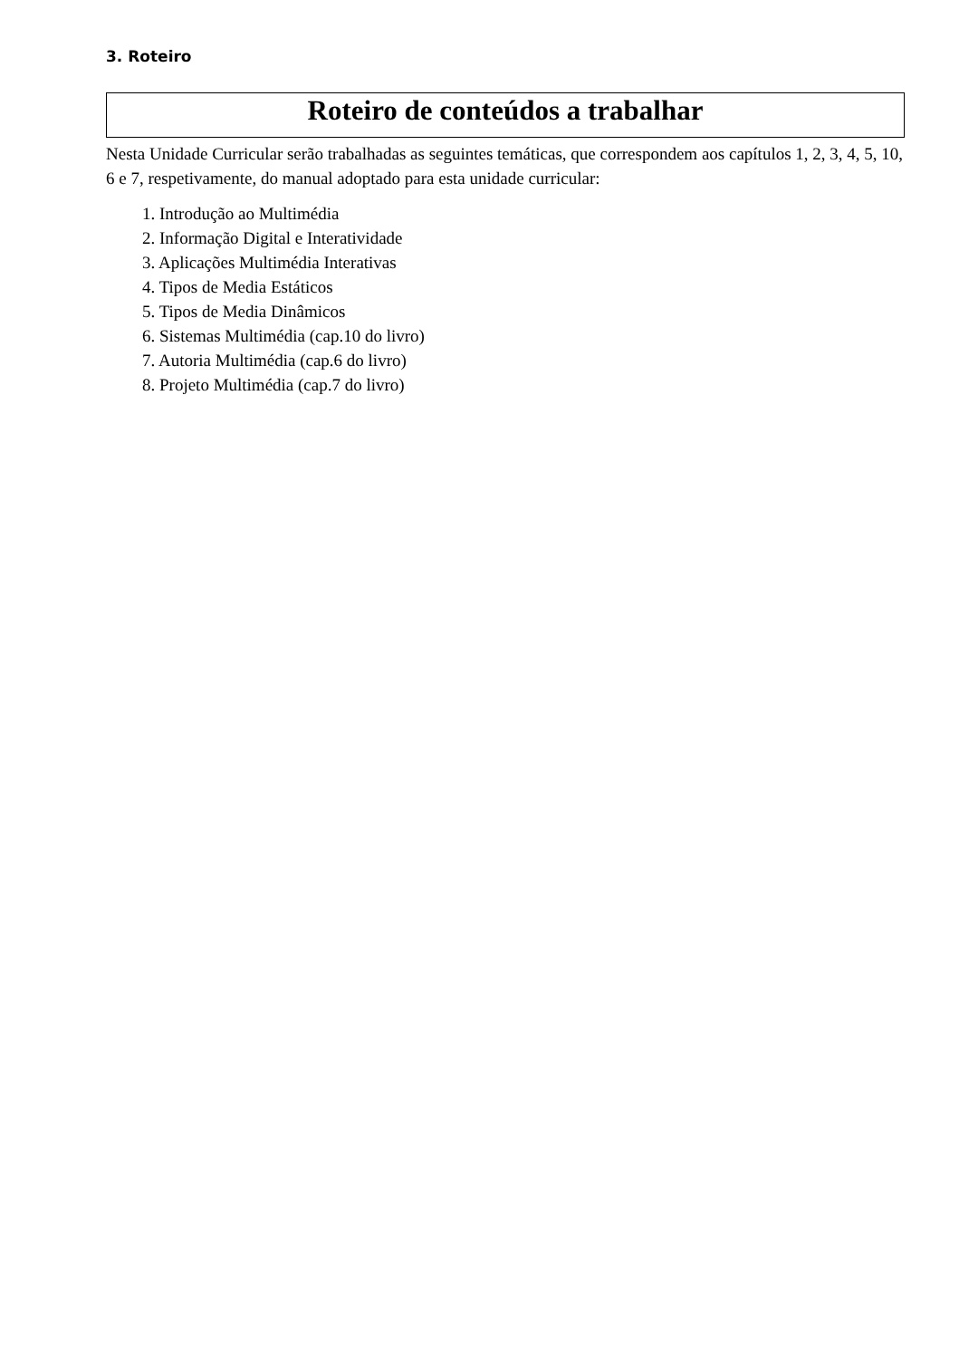3. Roteiro
Roteiro de conteúdos a trabalhar
Nesta Unidade Curricular serão trabalhadas as seguintes temáticas, que correspondem aos capítulos 1, 2, 3, 4, 5, 10, 6 e 7, respetivamente, do manual adoptado para esta unidade curricular:
1. Introdução ao Multimédia
2. Informação Digital e Interatividade
3. Aplicações Multimédia Interativas
4. Tipos de Media Estáticos
5. Tipos de Media Dinâmicos
6. Sistemas Multimédia (cap.10 do livro)
7. Autoria Multimédia (cap.6 do livro)
8. Projeto Multimédia (cap.7 do livro)